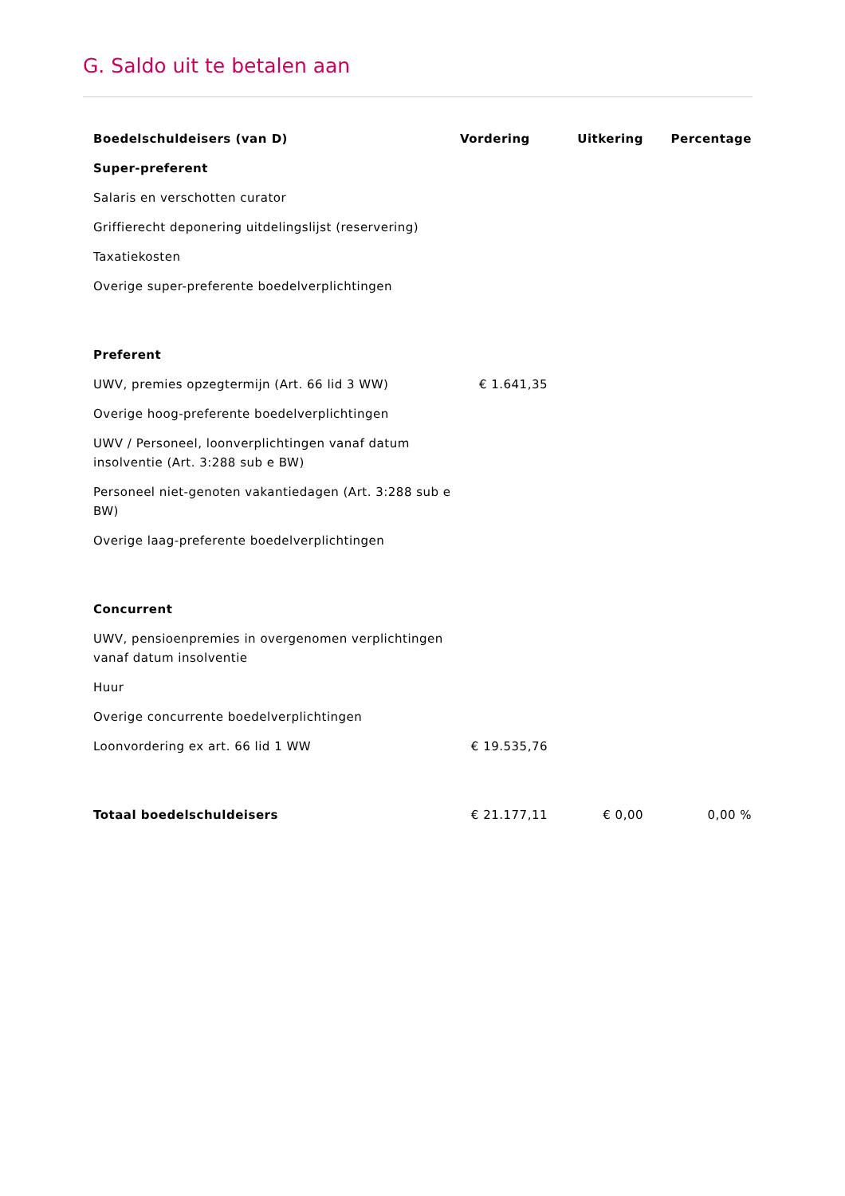G. Saldo uit te betalen aan
| Boedelschuldeisers (van D) | Vordering | Uitkering | Percentage |
| --- | --- | --- | --- |
| Super-preferent | | | |
| Salaris en verschotten curator | | | |
| Griffierecht deponering uitdelingslijst (reservering) | | | |
| Taxatiekosten | | | |
| Overige super-preferente boedelverplichtingen | | | |
| Preferent | | | |
| UWV, premies opzegtermijn (Art. 66 lid 3 WW) | € 1.641,35 | | |
| Overige hoog-preferente boedelverplichtingen | | | |
| UWV / Personeel, loonverplichtingen vanaf datum insolventie (Art. 3:288 sub e BW) | | | |
| Personeel niet-genoten vakantiedagen (Art. 3:288 sub e BW) | | | |
| Overige laag-preferente boedelverplichtingen | | | |
| Concurrent | | | |
| UWV, pensioenpremies in overgenomen verplichtingen vanaf datum insolventie | | | |
| Huur | | | |
| Overige concurrente boedelverplichtingen | | | |
| Loonvordering ex art. 66 lid 1 WW | € 19.535,76 | | |
| Totaal boedelschuldeisers | € 21.177,11 | € 0,00 | 0,00 % |